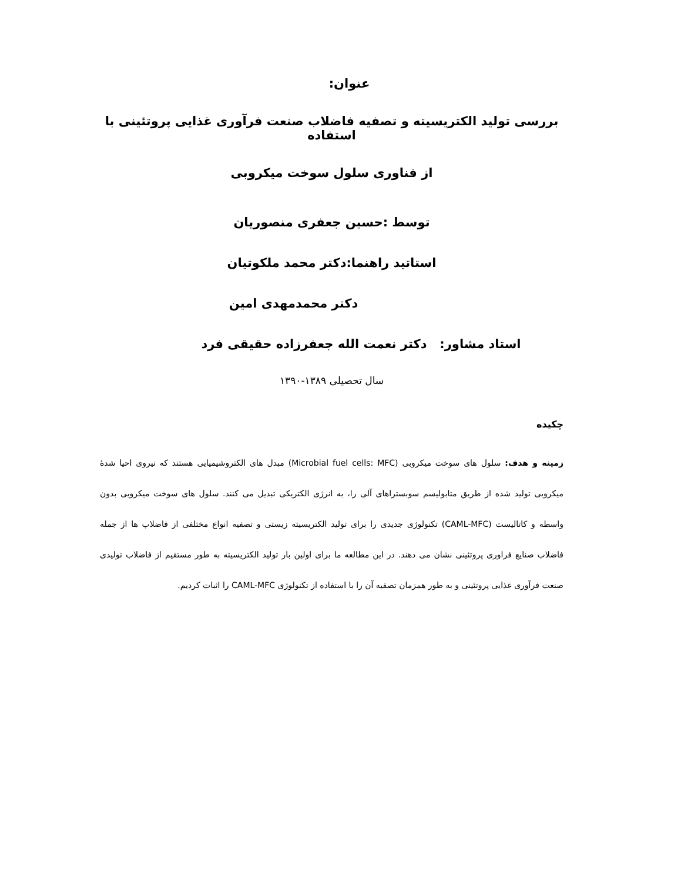عنوان:
بررسی تولید الکتریسیته و تصفیه فاضلاب صنعت فرآوری غذایی پروتئینی با استفاده
از فناوری سلول سوخت میکروبی
توسط :حسین جعفری منصوریان
استاتید راهنما:دکتر محمد ملکوتیان
دکتر محمدمهدی امین
استاد مشاور: دکتر نعمت الله جعفرزاده حقیقی فرد
سال تحصیلی ۱۳۸۹-۱۳۹۰
چکیده
زمینه و هدف: سلول های سوخت میکروبی (Microbial fuel cells: MFC) مبدل های الکتروشیمیایی هستند که نیروی احیا شدۀ میکروبی تولید شده از طریق متابولیسم سوبستراهای آلی را، به انرژی الکتریکی تبدیل می کنند. سلول های سوخت میکروبی بدون واسطه و کاتالیست (CAML-MFC) تکنولوژی جدیدی را برای تولید الکتریسیته زیستی و تصفیه انواع مختلفی از فاضلاب ها از جمله فاضلاب صنایع فراوری پروتئینی نشان می دهند. در این مطالعه ما برای اولین بار تولید الکتریسیته به طور مستقیم از فاضلاب تولیدی صنعت فرآوری غذایی پروتئینی و به طور همزمان تصفیه آن را با استفاده از تکنولوژی CAML-MFC را اثبات کردیم.